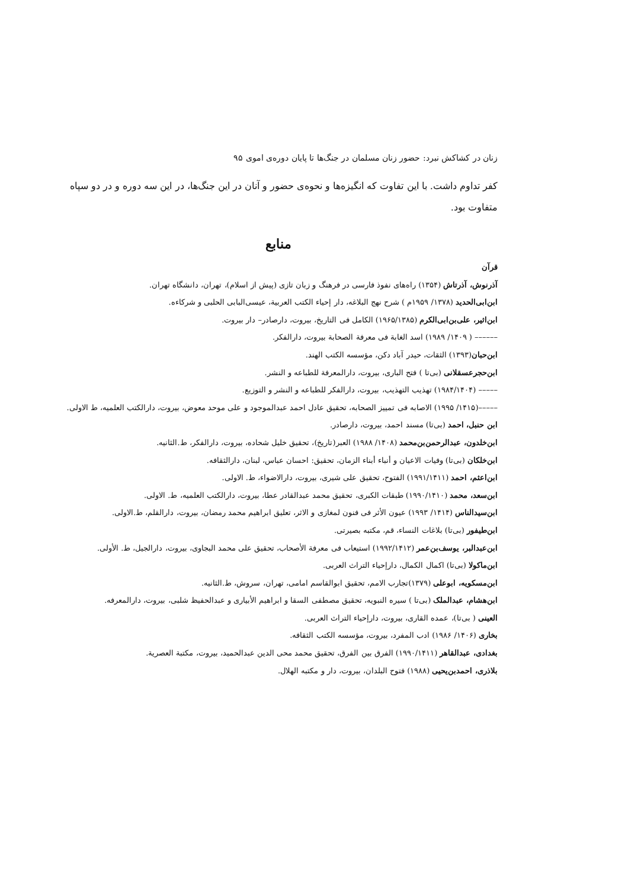زنان در کشاکش نبرد: حضور زنان مسلمان در جنگ‌ها تا پایان دوره‌ی اموی ۹۵
کفر تداوم داشت. با این تفاوت که انگیزه‌ها و نحوه‌ی حضور و آنان در این جنگ‌ها، در این سه دوره و در دو سپاه متفاوت بود.
منابع
قرآن
آذرنوش، آذرتاش (۱۳۵۴) راه‌های نفوذ فارسی در فرهنگ و زبان تازی (پیش از اسلام)، تهران، دانشگاه تهران.
ابن‌ابی‌الحدید (۱۳۷۸/ ۱۹۵۹م ) شرح نهج البلاغه، دار إحیاء الکتب العربیة، عیسی‌البابی الحلبی و شرکاءه.
ابن‌اثیر، علی‌بن‌ابی‌الکرم (۱۹۶۵/۱۳۸۵) الکامل فی التاریخ، بیروت، دارصادر– دار بیروت.
–––––– ( ۱۴۰۹/ ۱۹۸۹) اسد الغابة فی معرفة الصحابة بیروت، دارالفکر.
ابن‌حبان(۱۳۹۳) الثقات، حیدر آباد دکن، مؤسسه الکتب الهند.
ابن‌حجرعسقلانی (بی‌تا ) فتح الباری، بیروت، دارالمعرفة للطباعه و النشر.
––––– (۱۹۸۴/۱۴۰۴) تهذیب التهذیب، بیروت، دارالفکر للطباعه و النشر و التوزیع.
–––––(۱۴۱۵/ ۱۹۹۵) الاصابه فی تمییز الصحابه، تحقیق عادل احمد عبدالموجود و علی موحد معوض، بیروت، دارالکتب العلمیه، ط الاولی.
ابن حنبل، احمد (بی‌تا) مسند احمد، بیروت، دارصادر.
ابن‌خلدون، عبدالرحمن‌بن‌محمد (۱۴۰۸/ ۱۹۸۸) العبر(تاریخ)، تحقیق خلیل شحاده، بیروت، دارالفکر، ط.الثانیه.
ابن‌خلکان (بی‌تا) وفیات الاعیان و أنباء أبناء الزمان، تحقیق: احسان عباس، لبنان، دارالثقافه.
ابن‌اعثم، احمد (۱۹۹۱/۱۴۱۱) الفتوح، تحقیق علی شیری، بیروت، دارالاضواء، ط. الاولی.
ابن‌سعد، محمد (۱۹۹۰/۱۴۱۰) طبقات الکبری، تحقیق محمد عبدالقادر عطا، بیروت، دارالکتب العلمیه، ط. الاولی.
ابن‌سیدالناس (۱۴۱۴/ ۱۹۹۳) عیون الأثر فی فنون لمغازی و الاثر، تعلیق ابراهیم محمد رمضان، بیروت، دارالقلم، ط.الاولی.
ابن‌طیفور (بی‌تا) بلاغات النساء، قم، مکتبه بصیرتی.
ابن‌عبدالبر، یوسف‌بن‌عمر (۱۹۹۲/۱۴۱۲) استیعاب فی معرفة الأصحاب، تحقیق علی محمد البجاوی، بیروت، دارالجیل، ط. الأولی.
ابن‌ماکولا (بی‌تا) اکمال الکمال، دارإحیاء التراث العربی.
ابن‌مسکویه، ابوعلی (۱۳۷۹)تجارب الامم، تحقیق ابوالقاسم امامی، تهران، سروش، ط.الثانیه.
ابن‌هشام، عبدالملک (بی‌تا ) سیره النبویه، تحقیق مصطفی السقا و ابراهیم الأبیاری و عبدالحفیظ شلبی، بیروت، دارالمعرفه.
العینی ( بی‌تا)، عمده القاری، بیروت، دارإحیاء التراث العربی.
بخاری (۱۴۰۶/ ۱۹۸۶) ادب المفرد، بیروت، مؤسسه الکتب الثقافه.
بغدادی، عبدالقاهر (۱۹۹۰/۱۴۱۱) الفرق بین الفرق، تحقیق محمد محی الدین عبدالحمید، بیروت، مکتبة العصریة.
بلاذری، احمدبن‌یحیی (۱۹۸۸) فتوح البلدان، بیروت، دار و مکتبه الهلال.